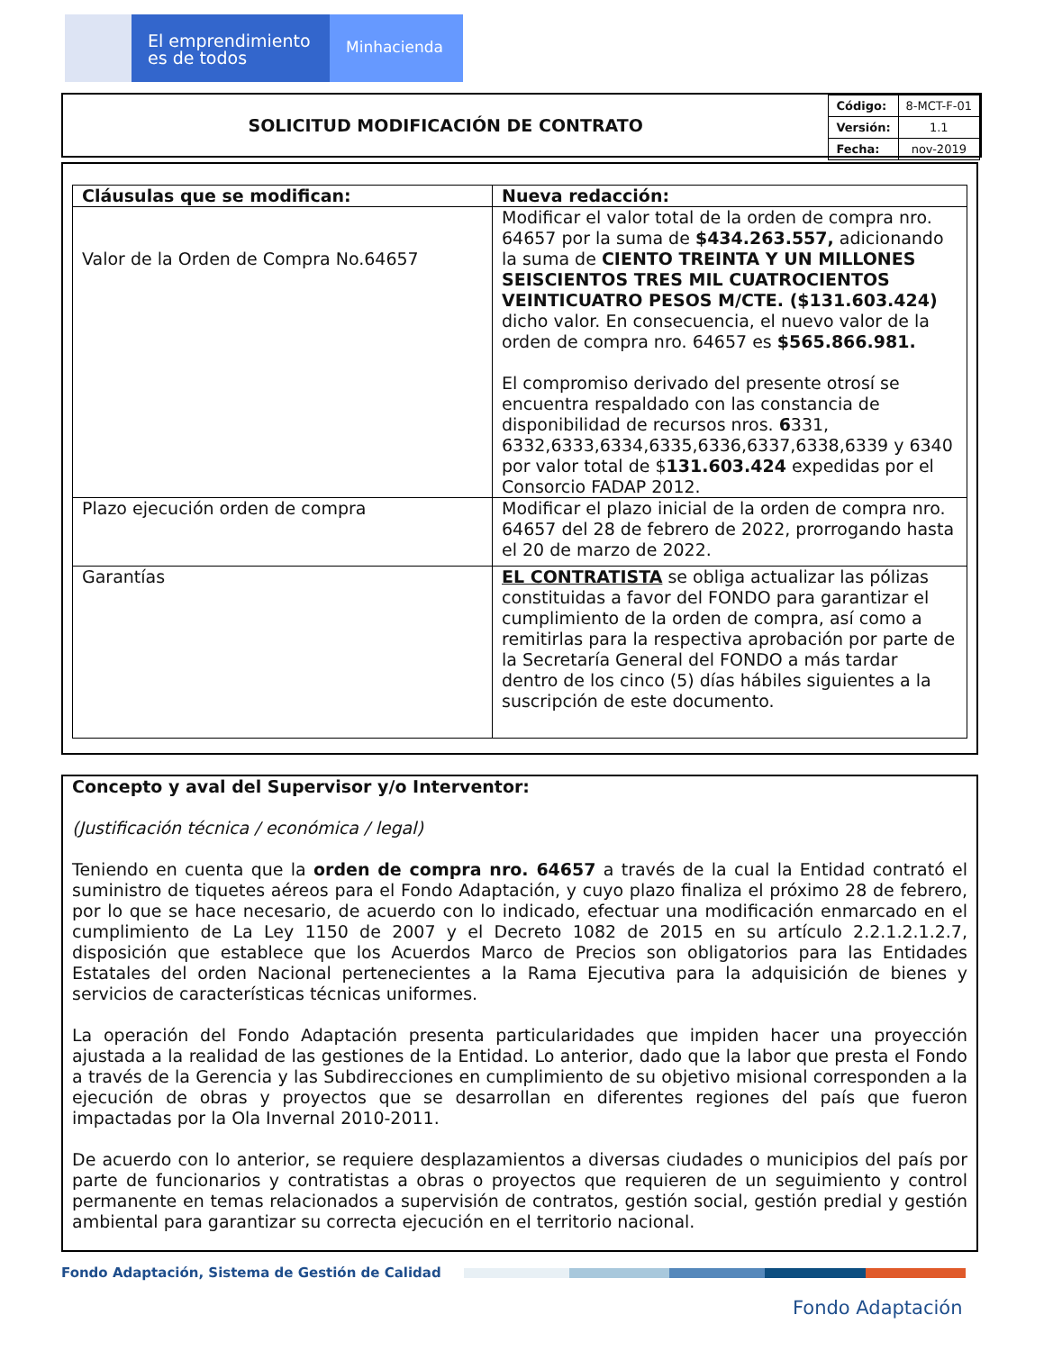El emprendimiento
es de todos
Minhacienda
SOLICITUD MODIFICACIÓN DE CONTRATO
| Código: | 8-MCT-F-01 |
| Versión: | 1.1 |
| Fecha: | nov-2019 |
| Cláusulas que se modifican: | Nueva redacción: |
| --- | --- |
| Valor de la Orden de Compra No.64657 | Modificar el valor total de la orden de compra nro. 64657 por la suma de $434.263.557, adicionando la suma de CIENTO TREINTA Y UN MILLONES SEISCIENTOS TRES MIL CUATROCIENTOS VEINTICUATRO PESOS M/CTE. ($131.603.424) dicho valor. En consecuencia, el nuevo valor de la orden de compra nro. 64657 es $565.866.981. El compromiso derivado del presente otrosí se encuentra respaldado con las constancia de disponibilidad de recursos nros. 6 331, 6332,6333,6334,6335,6336,6337,6338,6339 y 6340 por valor total de $ 131.603.424 expedidas por el Consorcio FADAP 2012. |
| Plazo ejecución orden de compra | Modificar el plazo inicial de la orden de compra nro. 64657 del 28 de febrero de 2022, prorrogando hasta el 20 de marzo de 2022. |
| Garantías | EL CONTRATISTA se obliga actualizar las pólizas constituidas a favor del FONDO para garantizar el cumplimiento de la orden de compra, así como a remitirlas para la respectiva aprobación por parte de la Secretaría General del FONDO a más tardar dentro de los cinco (5) días hábiles siguientes a la suscripción de este documento. |
Concepto y aval del Supervisor y/o Interventor:
(Justificación técnica / económica / legal)
Teniendo en cuenta que la orden de compra nro. 64657 a través de la cual la Entidad contrató el suministro de tiquetes aéreos para el Fondo Adaptación, y cuyo plazo finaliza el próximo 28 de febrero, por lo que se hace necesario, de acuerdo con lo indicado, efectuar una modificación enmarcado en el cumplimiento de La Ley 1150 de 2007 y el Decreto 1082 de 2015 en su artículo 2.2.1.2.1.2.7, disposición que establece que los Acuerdos Marco de Precios son obligatorios para las Entidades Estatales del orden Nacional pertenecientes a la Rama Ejecutiva para la adquisición de bienes y servicios de características técnicas uniformes.
La operación del Fondo Adaptación presenta particularidades que impiden hacer una proyección ajustada a la realidad de las gestiones de la Entidad. Lo anterior, dado que la labor que presta el Fondo a través de la Gerencia y las Subdirecciones en cumplimiento de su objetivo misional corresponden a la ejecución de obras y proyectos que se desarrollan en diferentes regiones del país que fueron impactadas por la Ola Invernal 2010-2011.
De acuerdo con lo anterior, se requiere desplazamientos a diversas ciudades o municipios del país por parte de funcionarios y contratistas a obras o proyectos que requieren de un seguimiento y control permanente en temas relacionados a supervisión de contratos, gestión social, gestión predial y gestión ambiental para garantizar su correcta ejecución en el territorio nacional.
Fondo Adaptación, Sistema de Gestión de Calidad
Fondo Adaptación